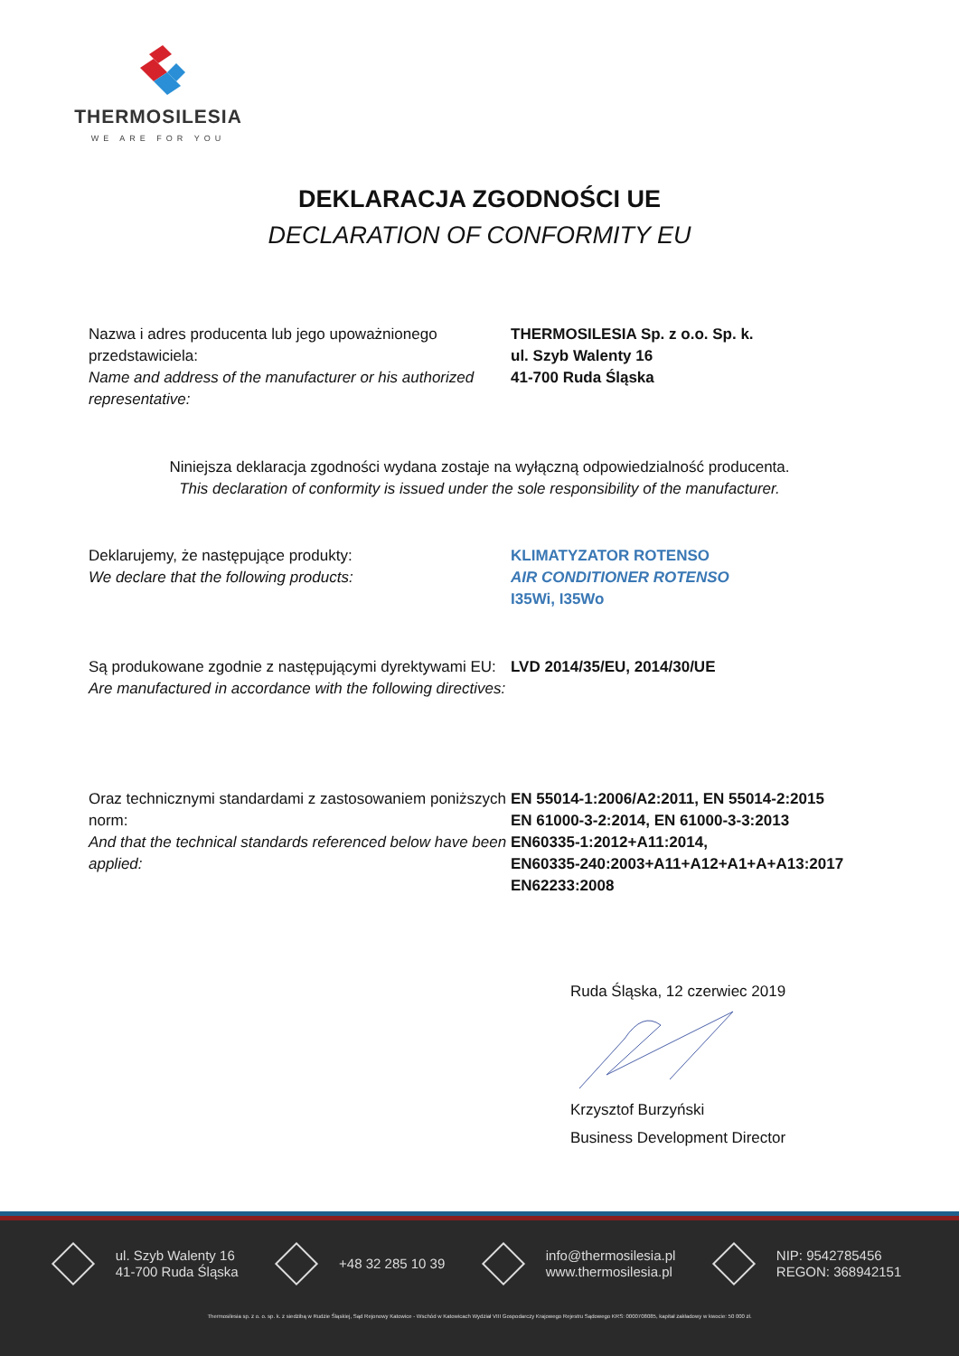THERMOSILESIA
WE ARE FOR YOU
DEKLARACJA ZGODNOŚCI UE
DECLARATION OF CONFORMITY EU
Nazwa i adres producenta lub jego upoważnionego przedstawiciela:
Name and address of the manufacturer or his authorized representative:
THERMOSILESIA Sp. z o.o. Sp. k.
ul. Szyb Walenty 16
41-700 Ruda Śląska
Niniejsza deklaracja zgodności wydana zostaje na wyłączną odpowiedzialność producenta.
This declaration of conformity is issued under the sole responsibility of the manufacturer.
Deklarujemy, że następujące produkty:
We declare that the following products:
KLIMATYZATOR ROTENSO
AIR CONDITIONER ROTENSO
I35Wi, I35Wo
Są produkowane zgodnie z następującymi dyrektywami EU:
Are manufactured in accordance with the following directives:
LVD 2014/35/EU, 2014/30/UE
Oraz technicznymi standardami z zastosowaniem poniższych norm:
And that the technical standards referenced below have been applied:
EN 55014-1:2006/A2:2011, EN 55014-2:2015
EN 61000-3-2:2014, EN 61000-3-3:2013
EN60335-1:2012+A11:2014,
EN60335-240:2003+A11+A12+A1+A+A13:2017
EN62233:2008
Ruda Śląska, 12 czerwiec 2019
Krzysztof Burzyński
Business Development Director
ul. Szyb Walenty 16
41-700 Ruda Śląska
+48 32 285 10 39 info@thermosilesia.pl
www.thermosilesia.pl
NIP: 9542785456
REGON: 368942151
Thermosilesia sp. z o. o. sp. k. z siedzibą w Rudzie Śląskiej, Sąd Rejonowy Katowice - Wschód w Katowicach Wydział VIII Gospodarczy Krajowego Rejestru Sądowego KRS: 0000708085, kapitał zakładowy w kwocie: 50 000 zł.